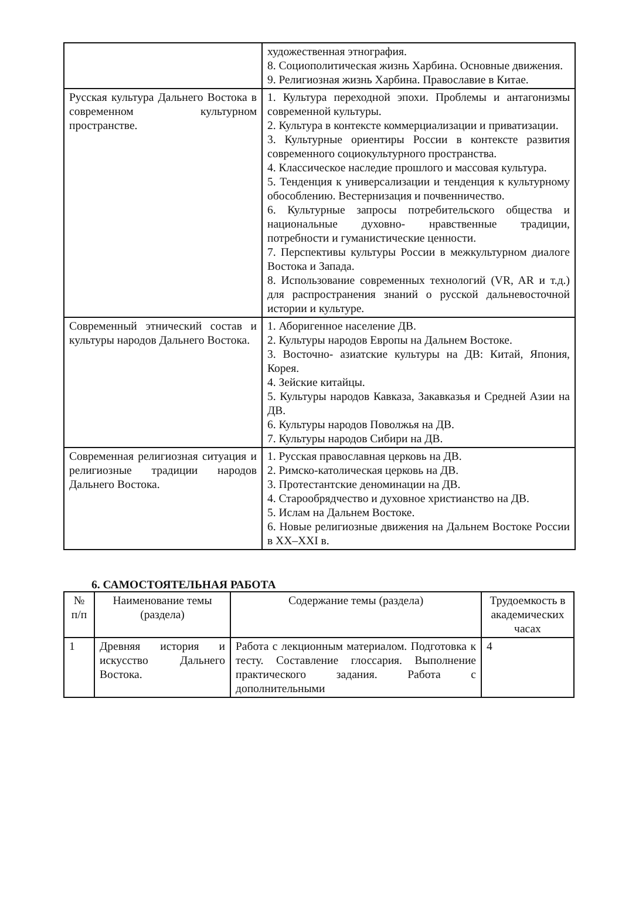| | художественная этнография. 8. Социополитическая жизнь Харбина. Основные движения. 9. Религиозная жизнь Харбина. Православие в Китае. |
| Русская культура Дальнего Востока в современном культурном пространстве. | 1. Культура переходной эпохи. Проблемы и антагонизмы современной культуры. 2. Культура в контексте коммерциализации и приватизации. 3. Культурные ориентиры России в контексте развития современного социокультурного пространства. 4. Классическое наследие прошлого и массовая культура. 5. Тенденция к универсализации и тенденция к культурному обособлению. Вестернизация и почвенничество. 6. Культурные запросы потребительского общества и национальные духовно- нравственные традиции, потребности и гуманистические ценности. 7. Перспективы культуры России в межкультурном диалоге Востока и Запада. 8. Использование современных технологий (VR, AR и т.д.) для распространения знаний о русской дальневосточной истории и культуре. |
| Современный этнический состав и культуры народов Дальнего Востока. | 1. Аборигенное население ДВ. 2. Культуры народов Европы на Дальнем Востоке. 3. Восточно- азиатские культуры на ДВ: Китай, Япония, Корея. 4. Зейские китайцы. 5. Культуры народов Кавказа, Закавказья и Средней Азии на ДВ. 6. Культуры народов Поволжья на ДВ. 7. Культуры народов Сибири на ДВ. |
| Современная религиозная ситуация и религиозные традиции народов Дальнего Востока. | 1. Русская православная церковь на ДВ. 2. Римско-католическая церковь на ДВ. 3. Протестантские деноминации на ДВ. 4. Старообрядчество и духовное христианство на ДВ. 5. Ислам на Дальнем Востоке. 6. Новые религиозные движения на Дальнем Востоке России в XX–XXI в. |
6. САМОСТОЯТЕЛЬНАЯ РАБОТА
| № п/п | Наименование темы (раздела) | Содержание темы (раздела) | Трудоемкость в академических часах |
| --- | --- | --- | --- |
| 1 | Древняя история и искусство Дальнего Востока. | Работа с лекционным материалом. Подготовка к тесту. Составление глоссария. Выполнение практического задания. Работа с дополнительными | 4 |